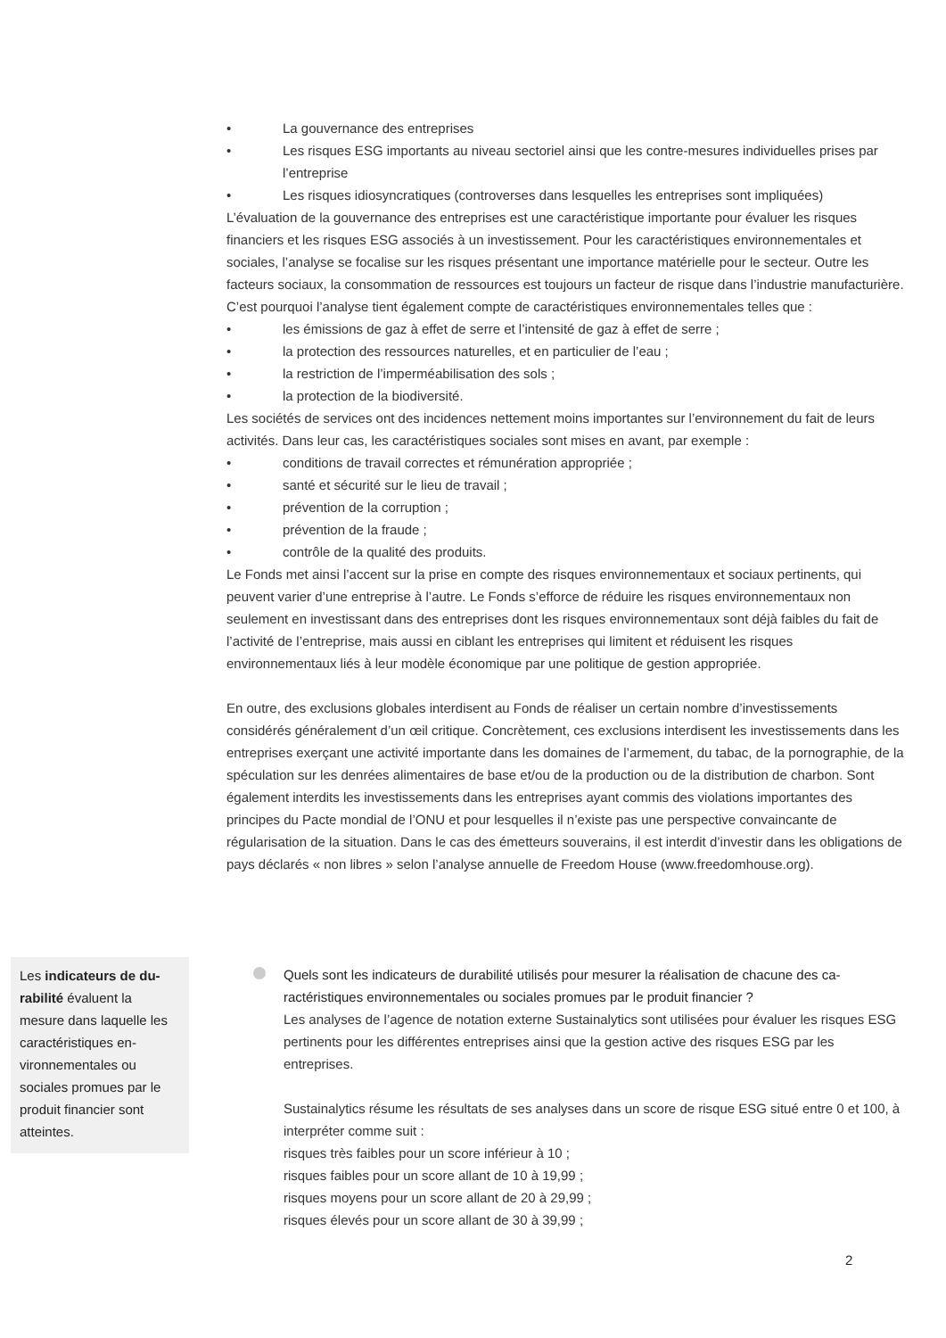• La gouvernance des entreprises
• Les risques ESG importants au niveau sectoriel ainsi que les contre-mesures individuelles prises par l’entreprise
• Les risques idiosyncratiques (controverses dans lesquelles les entreprises sont impliquées)
L’évaluation de la gouvernance des entreprises est une caractéristique importante pour évaluer les risques financiers et les risques ESG associés à un investissement. Pour les caractéristiques environnementales et sociales, l’analyse se focalise sur les risques présentant une importance matérielle pour le secteur. Outre les facteurs sociaux, la consommation de ressources est toujours un facteur de risque dans l’industrie manufacturière. C’est pourquoi l’analyse tient également compte de caractéristiques environnementales telles que :
• les émissions de gaz à effet de serre et l’intensité de gaz à effet de serre ;
• la protection des ressources naturelles, et en particulier de l’eau ;
• la restriction de l’imperméabilisation des sols ;
• la protection de la biodiversité.
Les sociétés de services ont des incidences nettement moins importantes sur l’environnement du fait de leurs activités. Dans leur cas, les caractéristiques sociales sont mises en avant, par exemple :
• conditions de travail correctes et rémunération appropriée ;
• santé et sécurité sur le lieu de travail ;
• prévention de la corruption ;
• prévention de la fraude ;
• contrôle de la qualité des produits.
Le Fonds met ainsi l’accent sur la prise en compte des risques environnementaux et sociaux pertinents, qui peuvent varier d’une entreprise à l’autre. Le Fonds s’efforce de réduire les risques environnementaux non seulement en investissant dans des entreprises dont les risques environnementaux sont déjà faibles du fait de l’activité de l’entreprise, mais aussi en ciblant les entreprises qui limitent et réduisent les risques environnementaux liés à leur modèle économique par une politique de gestion appropriée.
En outre, des exclusions globales interdisent au Fonds de réaliser un certain nombre d’investissements considérés généralement d’un œil critique. Concrètement, ces exclusions interdisent les investissements dans les entreprises exerçant une activité importante dans les domaines de l’armement, du tabac, de la pornographie, de la spéculation sur les denrées alimentaires de base et/ou de la production ou de la distribution de charbon. Sont également interdits les investissements dans les entreprises ayant commis des violations importantes des principes du Pacte mondial de l’ONU et pour lesquelles il n’existe pas une perspective convaincante de régularisation de la situation. Dans le cas des émetteurs souverains, il est interdit d’investir dans les obligations de pays déclarés « non libres » selon l’analyse annuelle de Freedom House (www.freedomhouse.org).
Les indicateurs de du-rabilité évaluent la mesure dans laquelle les caractéristiques en-vironnementales ou sociales promues par le produit financier sont atteintes.
Quels sont les indicateurs de durabilité utilisés pour mesurer la réalisation de chacune des ca-ractéristiques environnementales ou sociales promues par le produit financier ?
Les analyses de l’agence de notation externe Sustainalytics sont utilisées pour évaluer les risques ESG pertinents pour les différentes entreprises ainsi que la gestion active des risques ESG par les entreprises.
Sustainalytics résume les résultats de ses analyses dans un score de risque ESG situé entre 0 et 100, à interpréter comme suit :
risques très faibles pour un score inférieur à 10 ;
risques faibles pour un score allant de 10 à 19,99 ;
risques moyens pour un score allant de 20 à 29,99 ;
risques élevés pour un score allant de 30 à 39,99 ;
2